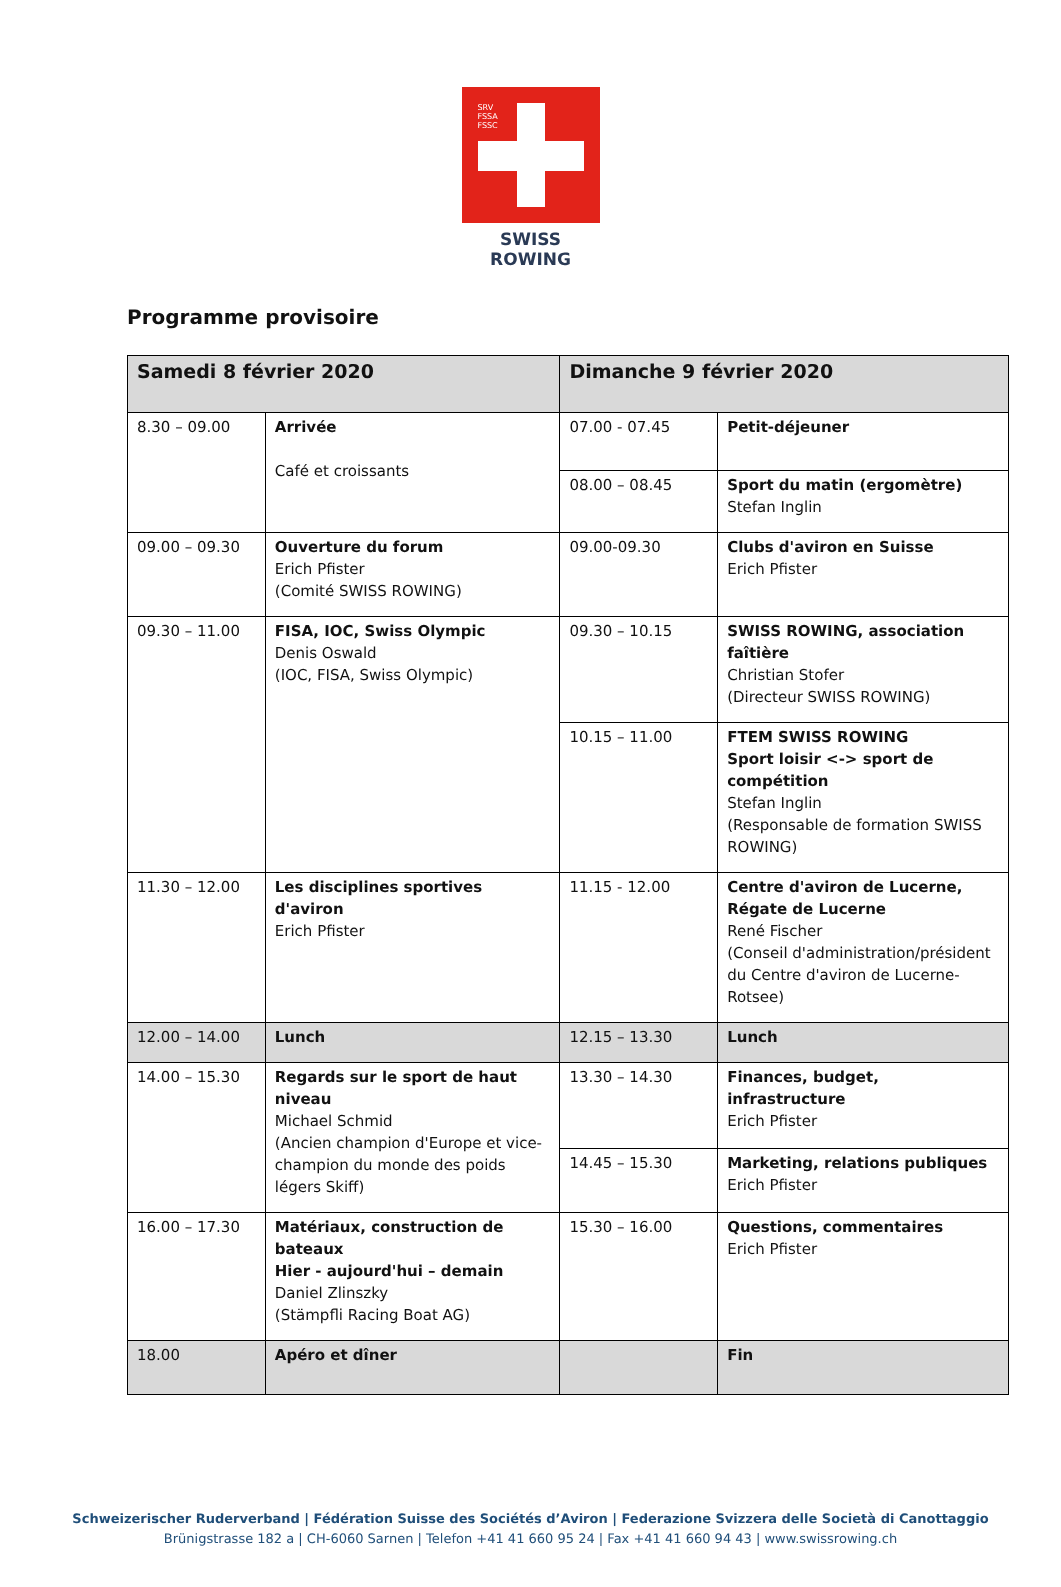SRV
FSSA
FSSC
SWISS ROWING
Programme provisoire
| Samedi 8 février 2020 | | Dimanche 9 février 2020 | |
| --- | --- | --- | --- |
| 8.30 – 09.00 | Arrivée Café et croissants | 07.00 - 07.45 | Petit-déjeuner |
| | | 08.00 – 08.45 | Sport du matin (ergomètre) Stefan Inglin |
| 09.00 – 09.30 | Ouverture du forum Erich Pfister (Comité SWISS ROWING) | 09.00-09.30 | Clubs d'aviron en Suisse Erich Pfister |
| 09.30 – 11.00 | FISA, IOC, Swiss Olympic Denis Oswald (IOC, FISA, Swiss Olympic) | 09.30 – 10.15 | SWISS ROWING, association faîtière Christian Stofer (Directeur SWISS ROWING) |
| | | 10.15 – 11.00 | FTEM SWISS ROWING Sport loisir <-> sport de compétition Stefan Inglin (Responsable de formation SWISS ROWING) |
| 11.30 – 12.00 | Les disciplines sportives d'aviron Erich Pfister | 11.15 - 12.00 | Centre d'aviron de Lucerne, Régate de Lucerne René Fischer (Conseil d'administration/président du Centre d'aviron de Lucerne-Rotsee) |
| 12.00 – 14.00 | Lunch | 12.15 – 13.30 | Lunch |
| 14.00 – 15.30 | Regards sur le sport de haut niveau Michael Schmid (Ancien champion d'Europe et vice-champion du monde des poids légers Skiff) | 13.30 – 14.30 | Finances, budget, infrastructure Erich Pfister |
| | | 14.45 – 15.30 | Marketing, relations publiques Erich Pfister |
| 16.00 – 17.30 | Matériaux, construction de bateaux Hier - aujourd'hui – demain Daniel Zlinszky (Stämpfli Racing Boat AG) | 15.30 – 16.00 | Questions, commentaires Erich Pfister |
| 18.00 | Apéro et dîner | | Fin |
Schweizerischer Ruderverband | Fédération Suisse des Sociétés d’Aviron | Federazione Svizzera delle Società di Canottaggio
Brünigstrasse 182 a | CH-6060 Sarnen | Telefon +41 41 660 95 24 | Fax +41 41 660 94 43 | www.swissrowing.ch